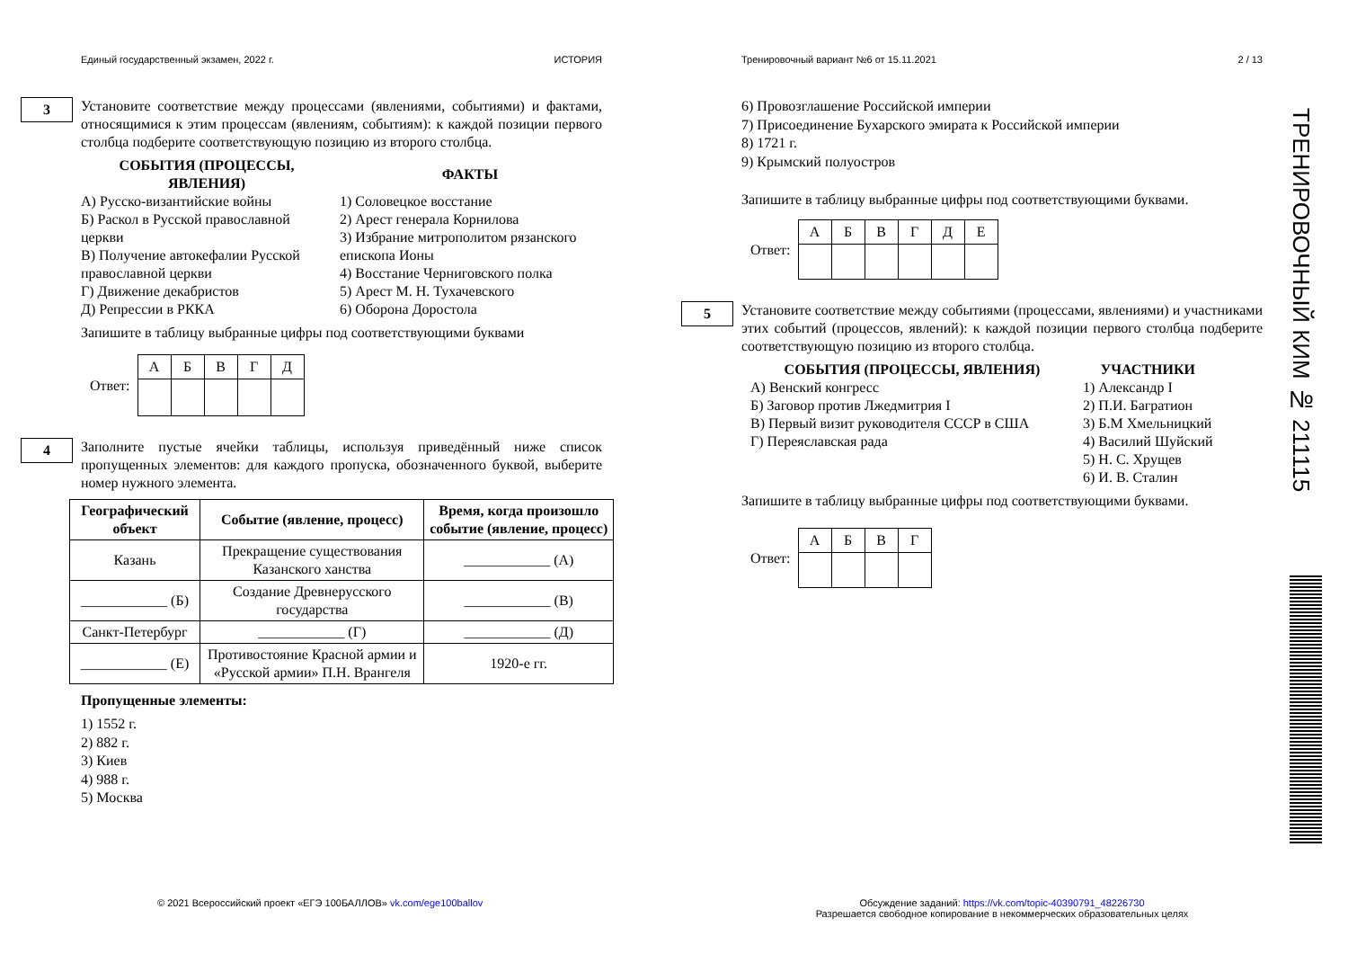Единый государственный экзамен, 2022 г. ИСТОРИЯ
3
Установите соответствие между процессами (явлениями, событиями) и фактами, относящимися к этим процессам (явлениям, событиям): к каждой позиции первого столбца подберите соответствующую позицию из второго столбца.
СОБЫТИЯ (ПРОЦЕССЫ, ЯВЛЕНИЯ)
А) Русско-византийские войны
Б) Раскол в Русской православной церкви
В) Получение автокефалии Русской православной церкви
Г) Движение декабристов
Д) Репрессии в РККА
ФАКТЫ
1) Соловецкое восстание
2) Арест генерала Корнилова
3) Избрание митрополитом рязанского епископа Ионы
4) Восстание Черниговского полка
5) Арест М. Н. Тухачевского
6) Оборона Доростола
Запишите в таблицу выбранные цифры под соответствующими буквами
Ответ:
| А | Б | В | Г | Д |
4
Заполните пустые ячейки таблицы, используя приведённый ниже список пропущенных элементов: для каждого пропуска, обозначенного буквой, выберите номер нужного элемента.
| Географический объект | Событие (явление, процесс) | Время, когда произошло событие (явление, процесс) |
| --- | --- | --- |
| Казань | Прекращение существования Казанского ханства | ____________ (А) |
| ____________ (Б) | Создание Древнерусского государства | ____________ (В) |
| Санкт-Петербург | ____________ (Г) | ____________ (Д) |
| ____________ (Е) | Противостояние Красной армии и «Русской армии» П.Н. Врангеля | 1920-е гг. |
Пропущенные элементы:
1) 1552 г.
2) 882 г.
3) Киев
4) 988 г.
5) Москва
Тренировочный вариант №6 от 15.11.2021 2 / 13
6) Провозглашение Российской империи
7) Присоединение Бухарского эмирата к Российской империи
8) 1721 г.
9) Крымский полуостров
Запишите в таблицу выбранные цифры под соответствующими буквами.
Ответ:
| А | Б | В | Г | Д | Е |
5
Установите соответствие между событиями (процессами, явлениями) и участниками этих событий (процессов, явлений): к каждой позиции первого столбца подберите соответствующую позицию из второго столбца.
СОБЫТИЯ (ПРОЦЕССЫ, ЯВЛЕНИЯ)
А) Венский конгресс
Б) Заговор против Лжедмитрия I
В) Первый визит руководителя СССР в США
Г) Переяславская рада
УЧАСТНИКИ
1) Александр I
2) П.И. Багратион
3) Б.М Хмельницкий
4) Василий Шуйский
5) Н. С. Хрущев
6) И. В. Сталин
Запишите в таблицу выбранные цифры под соответствующими буквами.
Ответ:
| А | Б | В | Г |
ТРЕНИРОВОЧНЫЙ КИМ № 211115
© 2021 Всероссийский проект «ЕГЭ 100БАЛЛОВ» vk.com/ege100ballov
Обсуждение заданий: https://vk.com/topic-40390791_48226730
Разрешается свободное копирование в некоммерческих образовательных целях